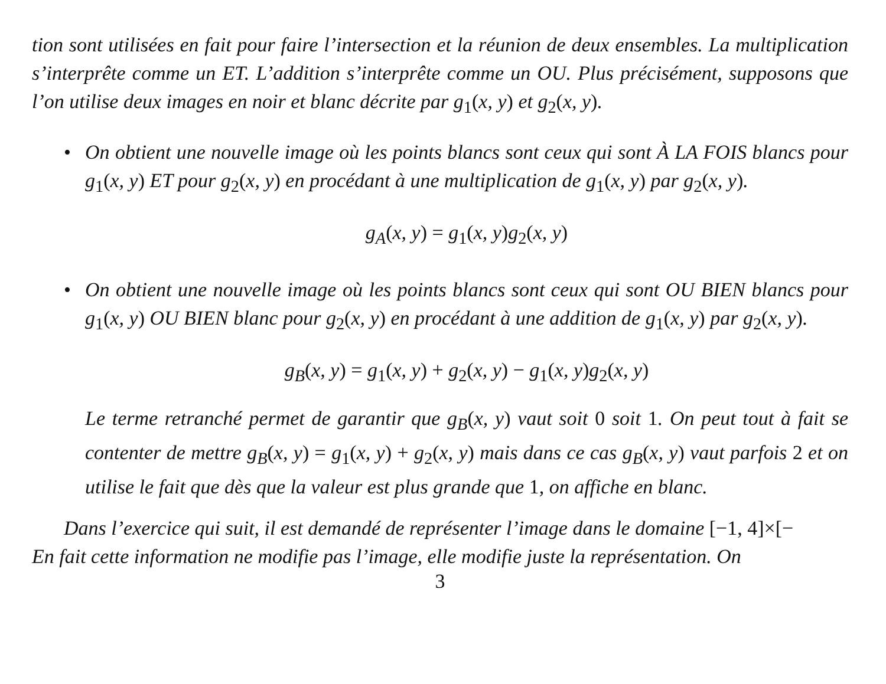tion sont utilisées en fait pour faire l’intersection et la réunion de deux ensembles. La multiplication s’interprête comme un ET. L’addition s’interprête comme un OU. Plus précisément, supposons que l’on utilise deux images en noir et blanc décrite par g<sub>1</sub>(x, y) et g<sub>2</sub>(x, y).
• On obtient une nouvelle image où les points blancs sont ceux qui sont À LA FOIS blancs pour g<sub>1</sub>(x, y) ET pour g<sub>2</sub>(x, y) en procédant à une multiplication de g<sub>1</sub>(x, y) par g<sub>2</sub>(x, y).
g<sub>A</sub>(x, y) = g<sub>1</sub>(x, y)g<sub>2</sub>(x, y)
• On obtient une nouvelle image où les points blancs sont ceux qui sont OU BIEN blancs pour g<sub>1</sub>(x, y) OU BIEN blanc pour g<sub>2</sub>(x, y) en procédant à une addition de g<sub>1</sub>(x, y) par g<sub>2</sub>(x, y).
g<sub>B</sub>(x, y) = g<sub>1</sub>(x, y) + g<sub>2</sub>(x, y) − g<sub>1</sub>(x, y)g<sub>2</sub>(x, y)
Le terme retranché permet de garantir que g<sub>B</sub>(x, y) vaut soit 0 soit 1. On peut tout à fait se contenter de mettre g<sub>B</sub>(x, y) = g<sub>1</sub>(x, y) + g<sub>2</sub>(x, y) mais dans ce cas g<sub>B</sub>(x, y) vaut parfois 2 et on utilise le fait que dès que la valeur est plus grande que 1, on affiche en blanc.
Dans l’exercice qui suit, il est demandé de représenter l’image dans le domaine [−1, 4]×[−
En fait cette information ne modifie pas l’image, elle modifie juste la représentation. On
3